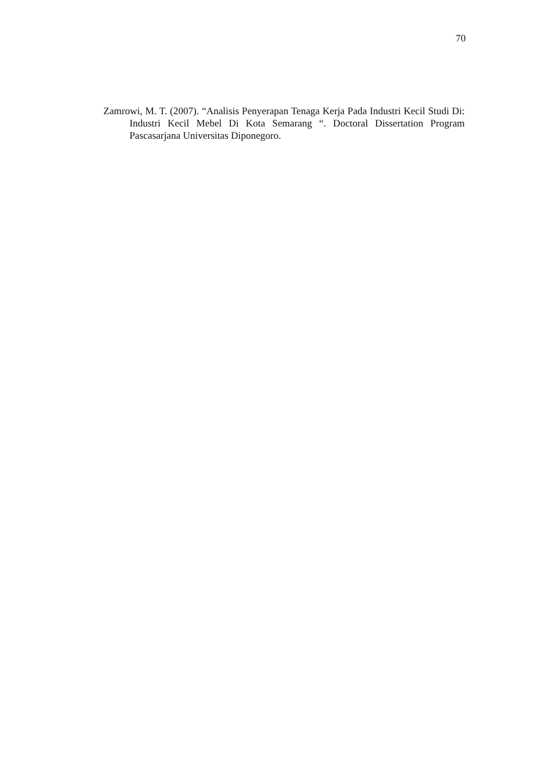70
Zamrowi, M. T. (2007). “Analisis Penyerapan Tenaga Kerja Pada Industri Kecil Studi Di: Industri Kecil Mebel Di Kota Semarang “. Doctoral Dissertation Program Pascasarjana Universitas Diponegoro.